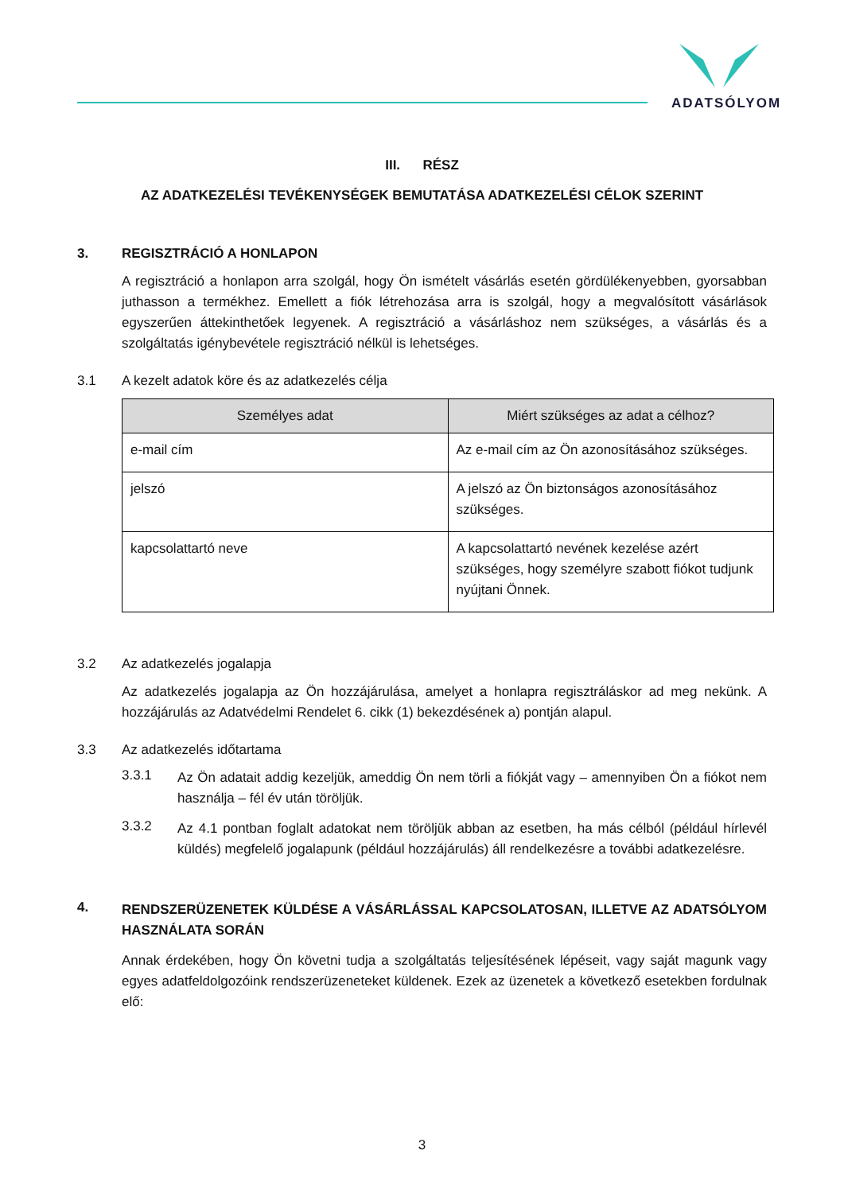ADATSÓLYOM
III. RÉSZ
AZ ADATKEZELÉSI TEVÉKENYSÉGEK BEMUTATÁSA ADATKEZELÉSI CÉLOK SZERINT
3. REGISZTRÁCIÓ A HONLAPON
A regisztráció a honlapon arra szolgál, hogy Ön ismételt vásárlás esetén gördülékenyebben, gyorsabban juthasson a termékhez. Emellett a fiók létrehozása arra is szolgál, hogy a megvalósított vásárlások egyszerűen áttekinthetőek legyenek. A regisztráció a vásárláshoz nem szükséges, a vásárlás és a szolgáltatás igénybevétele regisztráció nélkül is lehetséges.
3.1 A kezelt adatok köre és az adatkezelés célja
| Személyes adat | Miért szükséges az adat a célhoz? |
| --- | --- |
| e-mail cím | Az e-mail cím az Ön azonosításához szükséges. |
| jelszó | A jelszó az Ön biztonságos azonosításához szükséges. |
| kapcsolattartó neve | A kapcsolattartó nevének kezelése azért szükséges, hogy személyre szabott fiókot tudjunk nyújtani Önnek. |
3.2 Az adatkezelés jogalapja
Az adatkezelés jogalapja az Ön hozzájárulása, amelyet a honlapra regisztráláskor ad meg nekünk. A hozzájárulás az Adatvédelmi Rendelet 6. cikk (1) bekezdésének a) pontján alapul.
3.3 Az adatkezelés időtartama
3.3.1
Az Ön adatait addig kezeljük, ameddig Ön nem törli a fiókját vagy – amennyiben Ön a fiókot nem használja – fél év után töröljük.
3.3.2
Az 4.1 pontban foglalt adatokat nem töröljük abban az esetben, ha más célból (például hírlevél küldés) megfelelő jogalapunk (például hozzájárulás) áll rendelkezésre a további adatkezelésre.
4.
RENDSZERÜZENETEK KÜLDÉSE A VÁSÁRLÁSSAL KAPCSOLATOSAN, ILLETVE AZ ADATSÓLYOM HASZNÁLATA SORÁN
Annak érdekében, hogy Ön követni tudja a szolgáltatás teljesítésének lépéseit, vagy saját magunk vagy egyes adatfeldolgozóink rendszerüzeneteket küldenek. Ezek az üzenetek a következő esetekben fordulnak elő:
3